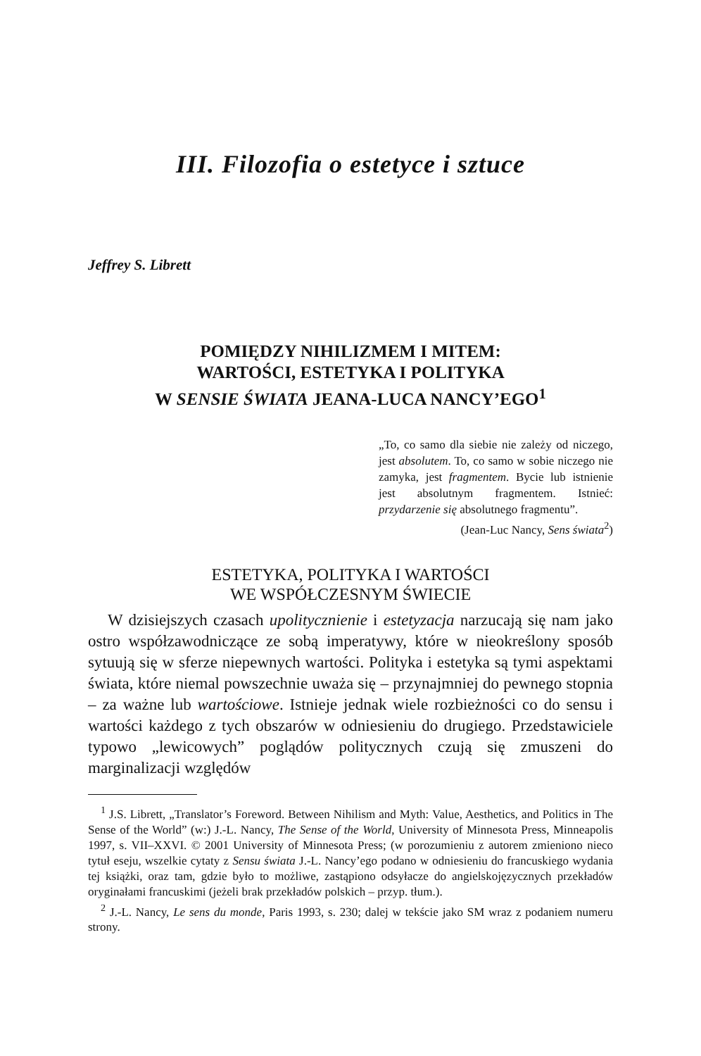III. Filozofia o estetyce i sztuce
Jeffrey S. Librett
POMIĘDZY NIHILIZMEM I MITEM:
WARTOŚCI, ESTETYKA I POLITYKA
W SENSIE ŚWIATA JEANA-LUCA NANCY’EGO<sup>1</sup>
„To, co samo dla siebie nie zależy od niczego, jest absolutem. To, co samo w sobie niczego nie zamyka, jest fragmentem. Bycie lub istnienie jest absolutnym fragmentem. Istnieć: przydarzenie się absolutnego fragmentu”.
(Jean-Luc Nancy, Sens świata<sup>2</sup>)
ESTETYKA, POLITYKA I WARTOŚCI
WE WSPÓŁCZESNYM ŚWIECIE
W dzisiejszych czasach upolitycznienie i estetyzacja narzucają się nam jako ostro współzawodniczące ze sobą imperatywy, które w nieokreślony sposób sytuują się w sferze niepewnych wartości. Polityka i estetyka są tymi aspektami świata, które niemal powszechnie uważa się – przynajmniej do pewnego stopnia – za ważne lub wartościowe. Istnieje jednak wiele rozbieżności co do sensu i wartości każdego z tych obszarów w odniesieniu do drugiego. Przedstawiciele typowo „lewicowych” poglądów politycznych czują się zmuszeni do marginalizacji względów
<sup>1</sup> J.S. Librett, „Translator’s Foreword. Between Nihilism and Myth: Value, Aesthetics, and Politics in The Sense of the World” (w:) J.-L. Nancy, The Sense of the World, University of Minnesota Press, Minneapolis 1997, s. VII–XXVI. © 2001 University of Minnesota Press; (w porozumieniu z autorem zmieniono nieco tytuł eseju, wszelkie cytaty z Sensu świata J.-L. Nancy’ego podano w odniesieniu do francuskiego wydania tej książki, oraz tam, gdzie było to możliwe, zastąpiono odsyłacze do angielskojęzycznych przekładów oryginałami francuskimi (jeżeli brak przekładów polskich – przyp. tłum.).
<sup>2</sup> J.-L. Nancy, Le sens du monde, Paris 1993, s. 230; dalej w tekście jako SM wraz z podaniem numeru strony.